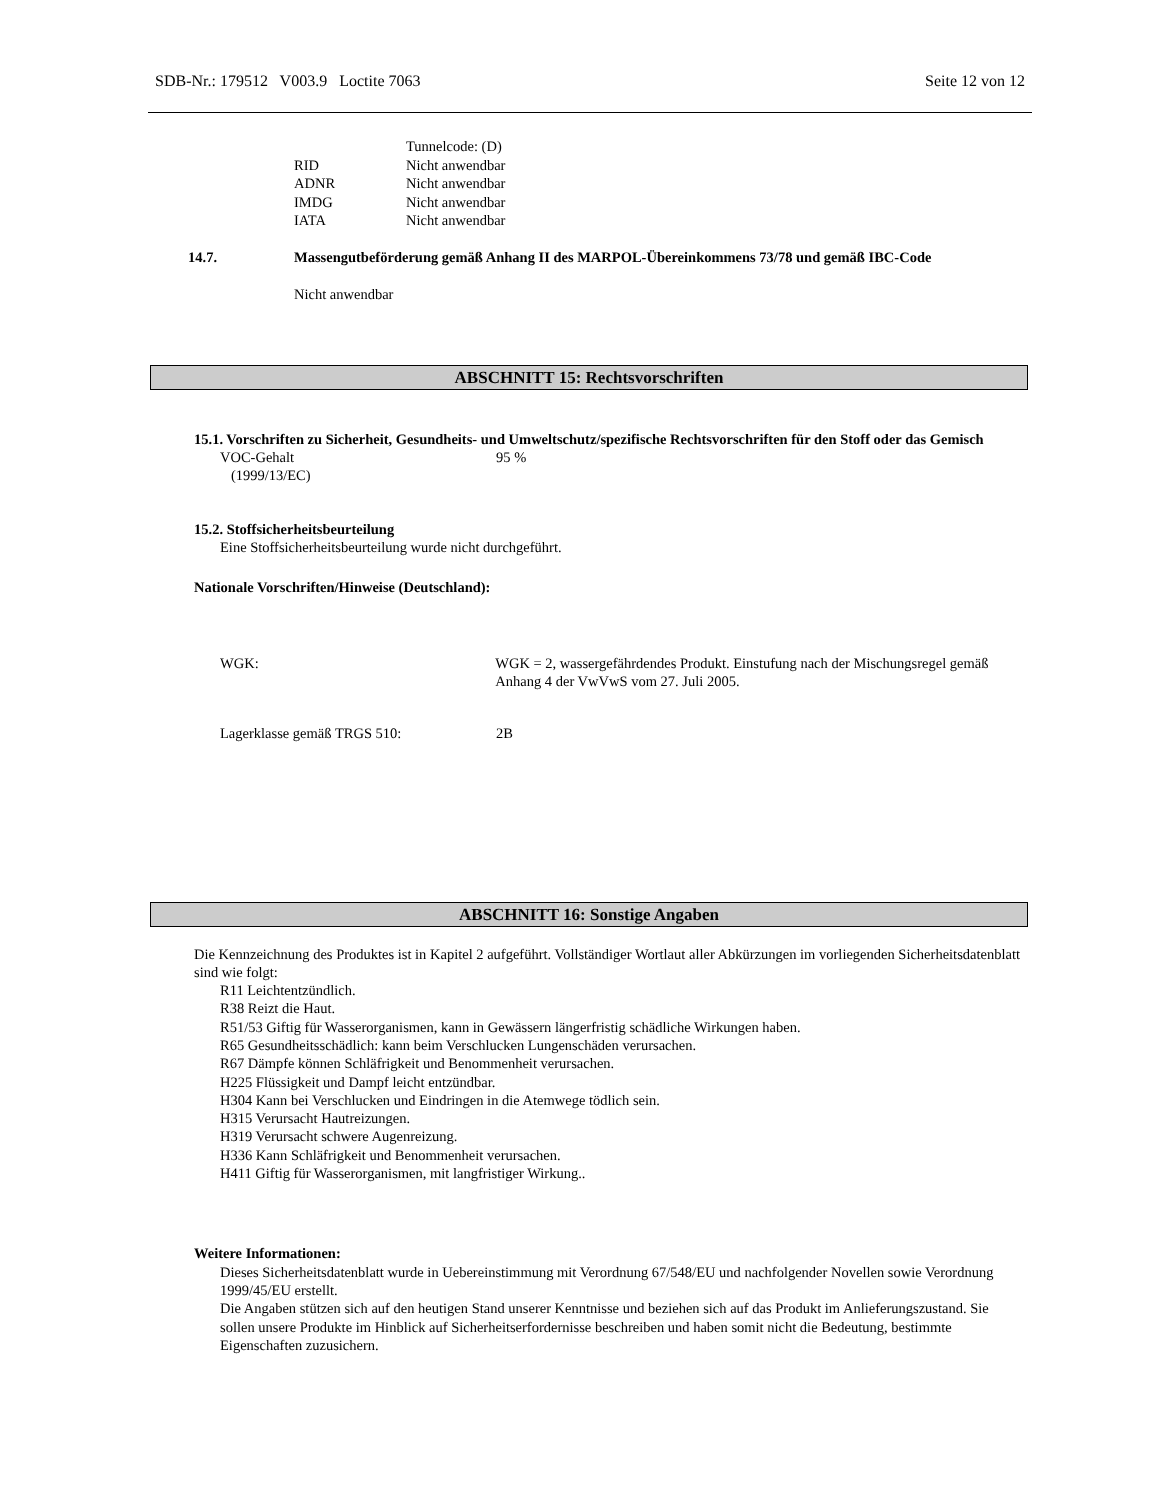SDB-Nr.: 179512 V003.9 Loctite 7063 Seite 12 von 12
Tunnelcode: (D)
RID Nicht anwendbar
ADNR Nicht anwendbar
IMDG Nicht anwendbar
IATA Nicht anwendbar
14.7. Massengutbeförderung gemäß Anhang II des MARPOL-Übereinkommens 73/78 und gemäß IBC-Code
Nicht anwendbar
ABSCHNITT 15: Rechtsvorschriften
15.1. Vorschriften zu Sicherheit, Gesundheits- und Umweltschutz/spezifische Rechtsvorschriften für den Stoff oder das Gemisch
VOC-Gehalt
(1999/13/EC) 95 %
15.2. Stoffsicherheitsbeurteilung
Eine Stoffsicherheitsbeurteilung wurde nicht durchgeführt.
Nationale Vorschriften/Hinweise (Deutschland):
WGK: WGK = 2, wassergefährdendes Produkt. Einstufung nach der Mischungsregel gemäß Anhang 4 der VwVwS vom 27. Juli 2005.
Lagerklasse gemäß TRGS 510: 2B
ABSCHNITT 16: Sonstige Angaben
Die Kennzeichnung des Produktes ist in Kapitel 2 aufgeführt. Vollständiger Wortlaut aller Abkürzungen im vorliegenden Sicherheitsdatenblatt sind wie folgt:
R11 Leichtentzündlich.
R38 Reizt die Haut.
R51/53 Giftig für Wasserorganismen, kann in Gewässern längerfristig schädliche Wirkungen haben.
R65 Gesundheitsschädlich: kann beim Verschlucken Lungenschäden verursachen.
R67 Dämpfe können Schläfrigkeit und Benommenheit verursachen.
H225 Flüssigkeit und Dampf leicht entzündbar.
H304 Kann bei Verschlucken und Eindringen in die Atemwege tödlich sein.
H315 Verursacht Hautreizungen.
H319 Verursacht schwere Augenreizung.
H336 Kann Schläfrigkeit und Benommenheit verursachen.
H411 Giftig für Wasserorganismen, mit langfristiger Wirkung..
Weitere Informationen:
Dieses Sicherheitsdatenblatt wurde in Uebereinstimmung mit Verordnung 67/548/EU und nachfolgender Novellen sowie Verordnung 1999/45/EU erstellt.
Die Angaben stützen sich auf den heutigen Stand unserer Kenntnisse und beziehen sich auf das Produkt im Anlieferungszustand. Sie sollen unsere Produkte im Hinblick auf Sicherheitserfordernisse beschreiben und haben somit nicht die Bedeutung, bestimmte Eigenschaften zuzusichern.